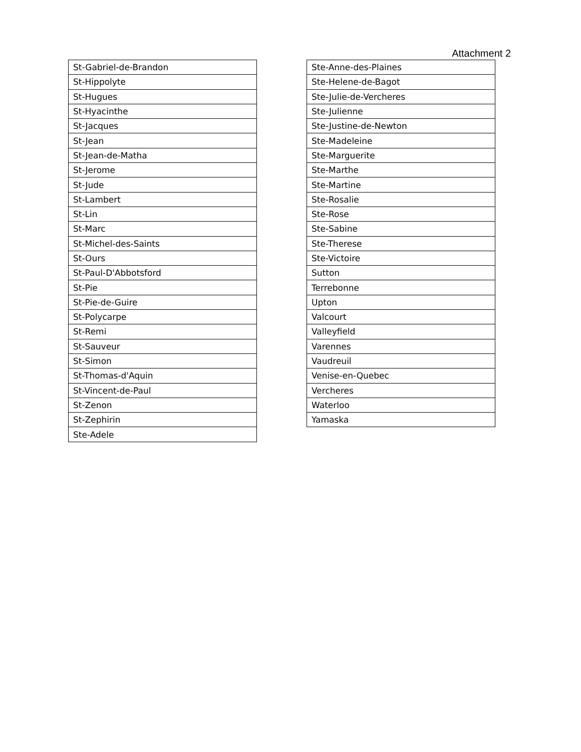Attachment 2
| St-Gabriel-de-Brandon |
| St-Hippolyte |
| St-Hugues |
| St-Hyacinthe |
| St-Jacques |
| St-Jean |
| St-Jean-de-Matha |
| St-Jerome |
| St-Jude |
| St-Lambert |
| St-Lin |
| St-Marc |
| St-Michel-des-Saints |
| St-Ours |
| St-Paul-D'Abbotsford |
| St-Pie |
| St-Pie-de-Guire |
| St-Polycarpe |
| St-Remi |
| St-Sauveur |
| St-Simon |
| St-Thomas-d'Aquin |
| St-Vincent-de-Paul |
| St-Zenon |
| St-Zephirin |
| Ste-Adele |
| Ste-Anne-des-Plaines |
| Ste-Helene-de-Bagot |
| Ste-Julie-de-Vercheres |
| Ste-Julienne |
| Ste-Justine-de-Newton |
| Ste-Madeleine |
| Ste-Marguerite |
| Ste-Marthe |
| Ste-Martine |
| Ste-Rosalie |
| Ste-Rose |
| Ste-Sabine |
| Ste-Therese |
| Ste-Victoire |
| Sutton |
| Terrebonne |
| Upton |
| Valcourt |
| Valleyfield |
| Varennes |
| Vaudreuil |
| Venise-en-Quebec |
| Vercheres |
| Waterloo |
| Yamaska |